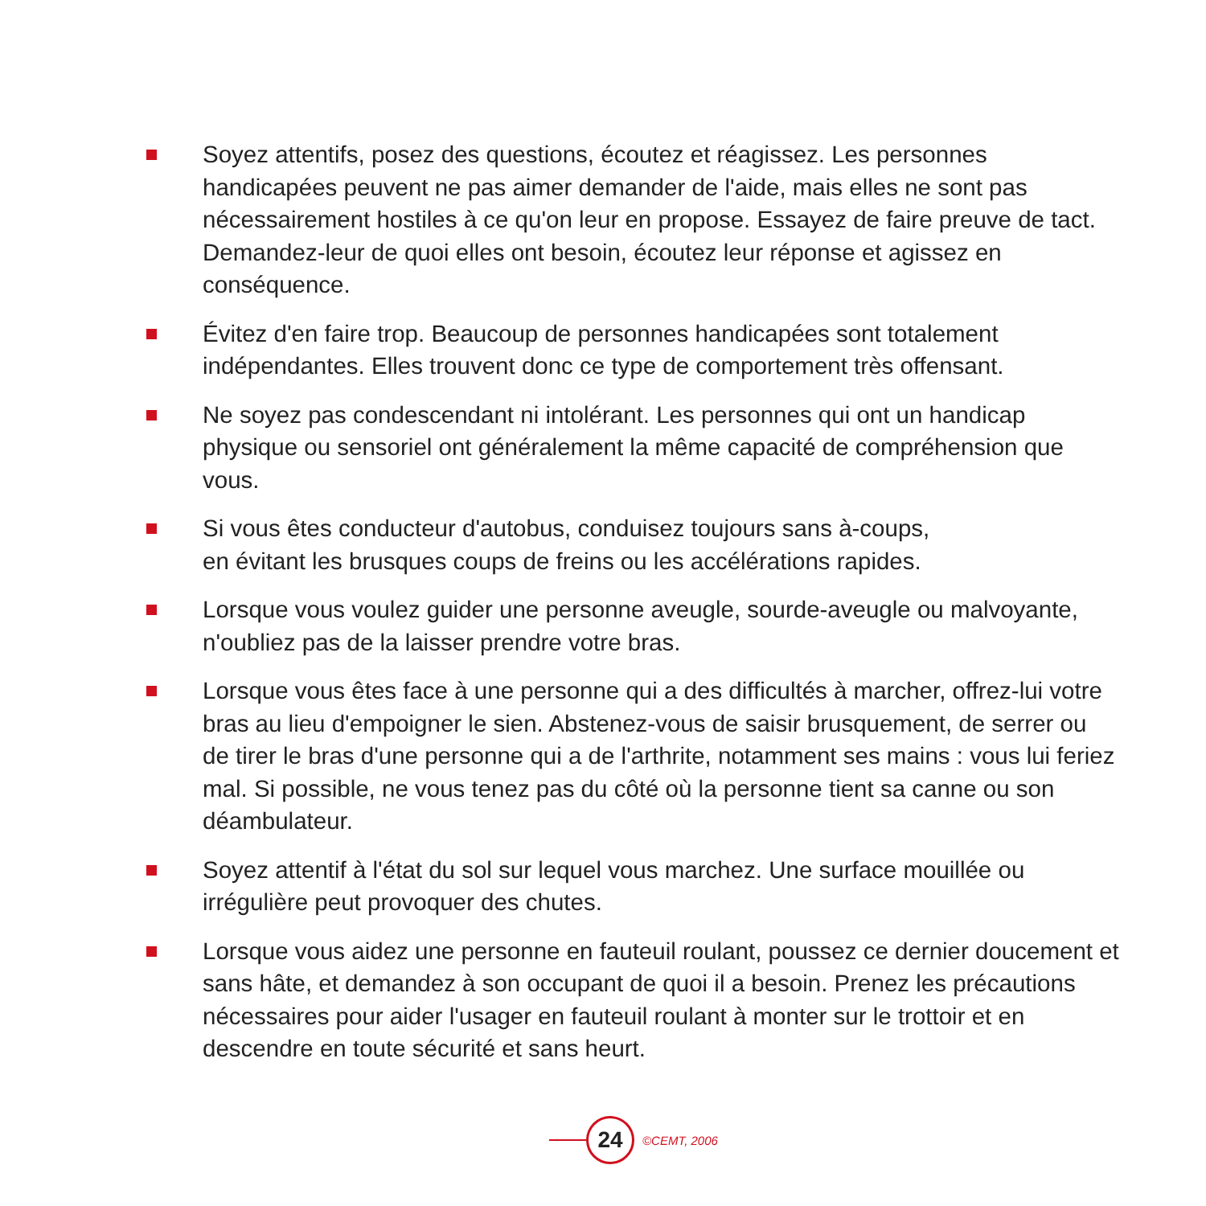Soyez attentifs, posez des questions, écoutez et réagissez. Les personnes handicapées peuvent ne pas aimer demander de l'aide, mais elles ne sont pas nécessairement hostiles à ce qu'on leur en propose. Essayez de faire preuve de tact. Demandez-leur de quoi elles ont besoin, écoutez leur réponse et agissez en conséquence.
Évitez d'en faire trop. Beaucoup de personnes handicapées sont totalement indépendantes. Elles trouvent donc ce type de comportement très offensant.
Ne soyez pas condescendant ni intolérant. Les personnes qui ont un handicap physique ou sensoriel ont généralement la même capacité de compréhension que vous.
Si vous êtes conducteur d'autobus, conduisez toujours sans à-coups,
en évitant les brusques coups de freins ou les accélérations rapides.
Lorsque vous voulez guider une personne aveugle, sourde-aveugle ou malvoyante, n'oubliez pas de la laisser prendre votre bras.
Lorsque vous êtes face à une personne qui a des difficultés à marcher, offrez-lui votre bras au lieu d'empoigner le sien. Abstenez-vous de saisir brusquement, de serrer ou de tirer le bras d'une personne qui a de l'arthrite, notamment ses mains : vous lui feriez mal. Si possible, ne vous tenez pas du côté où la personne tient sa canne ou son déambulateur.
Soyez attentif à l'état du sol sur lequel vous marchez. Une surface mouillée ou irrégulière peut provoquer des chutes.
Lorsque vous aidez une personne en fauteuil roulant, poussez ce dernier doucement et sans hâte, et demandez à son occupant de quoi il a besoin. Prenez les précautions nécessaires pour aider l'usager en fauteuil roulant à monter sur le trottoir et en descendre en toute sécurité et sans heurt.
24
©CEMT, 2006